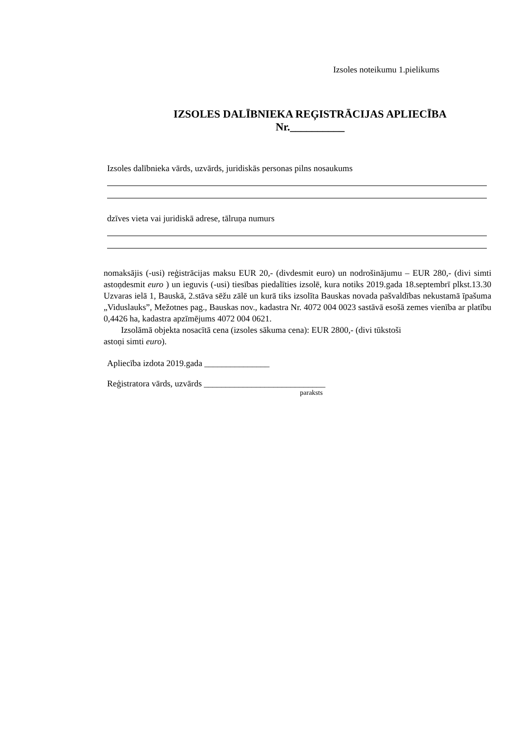Izsoles noteikumu 1.pielikums
IZSOLES DALĪBNIEKA REĢISTRĀCIJAS APLIECĪBA
Nr.__________
Izsoles dalībnieka vārds, uzvārds, juridiskās personas pilns nosaukums
dzīves vieta vai juridiskā adrese, tālruņa numurs
nomaksājis (-usi) reģistrācijas maksu EUR 20,- (divdesmit euro) un nodrošinājumu – EUR 280,- (divi simti astoņdesmit euro ) un ieguvis (-usi) tiesības piedalīties izsolē, kura notiks 2019.gada 18.septembrī plkst.13.30 Uzvaras ielā 1, Bauskā, 2.stāva sēžu zālē un kurā tiks izsolīta Bauskas novada pašvaldības nekustamā īpašuma „Viduslauks”, Mežotnes pag., Bauskas nov., kadastra Nr. 4072 004 0023 sastāvā esošā zemes vienība ar platību 0,4426 ha, kadastra apzīmējums 4072 004 0621.
Izsolāmā objekta nosacītā cena (izsoles sākuma cena): EUR 2800,- (divi tūkstoši
astoņi simti euro).
Apliecība izdota 2019.gada _______________
Reģistratora vārds, uzvārds ____________________________
paraksts